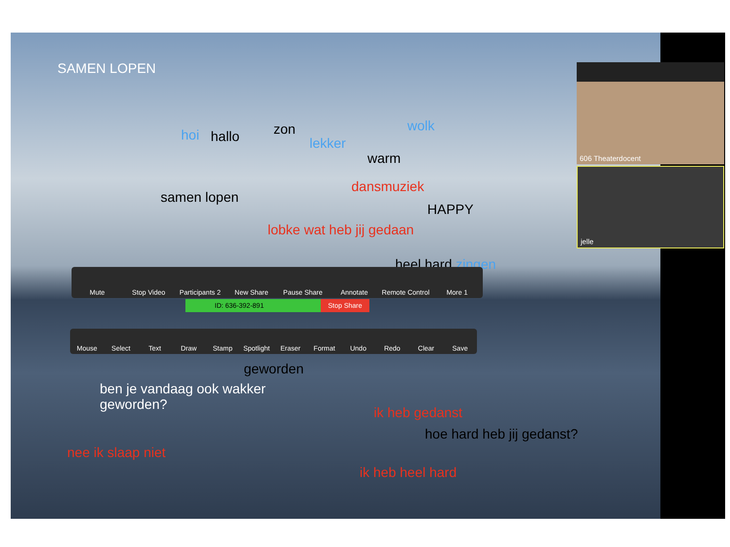SAMEN LOPEN
hoi hallo zon
lekker
wolk
warm
samen lopen
dansmuziek
HAPPY
lobke wat heb jij gedaan
heel hard zingen
Mute Stop Video Participants 2 New Share Pause Share Annotate Remote Control More 1
ID: 636-392-891 Stop Share
Mouse Select Text Draw Stamp Spotlight Eraser Format Undo Redo Clear Save
geworden
ben je vandaag ook wakker
geworden?
ik heb gedanst
hoe hard heb jij gedanst?
nee ik slaap niet
ik heb heel hard
606 Theaterdocent
jelle